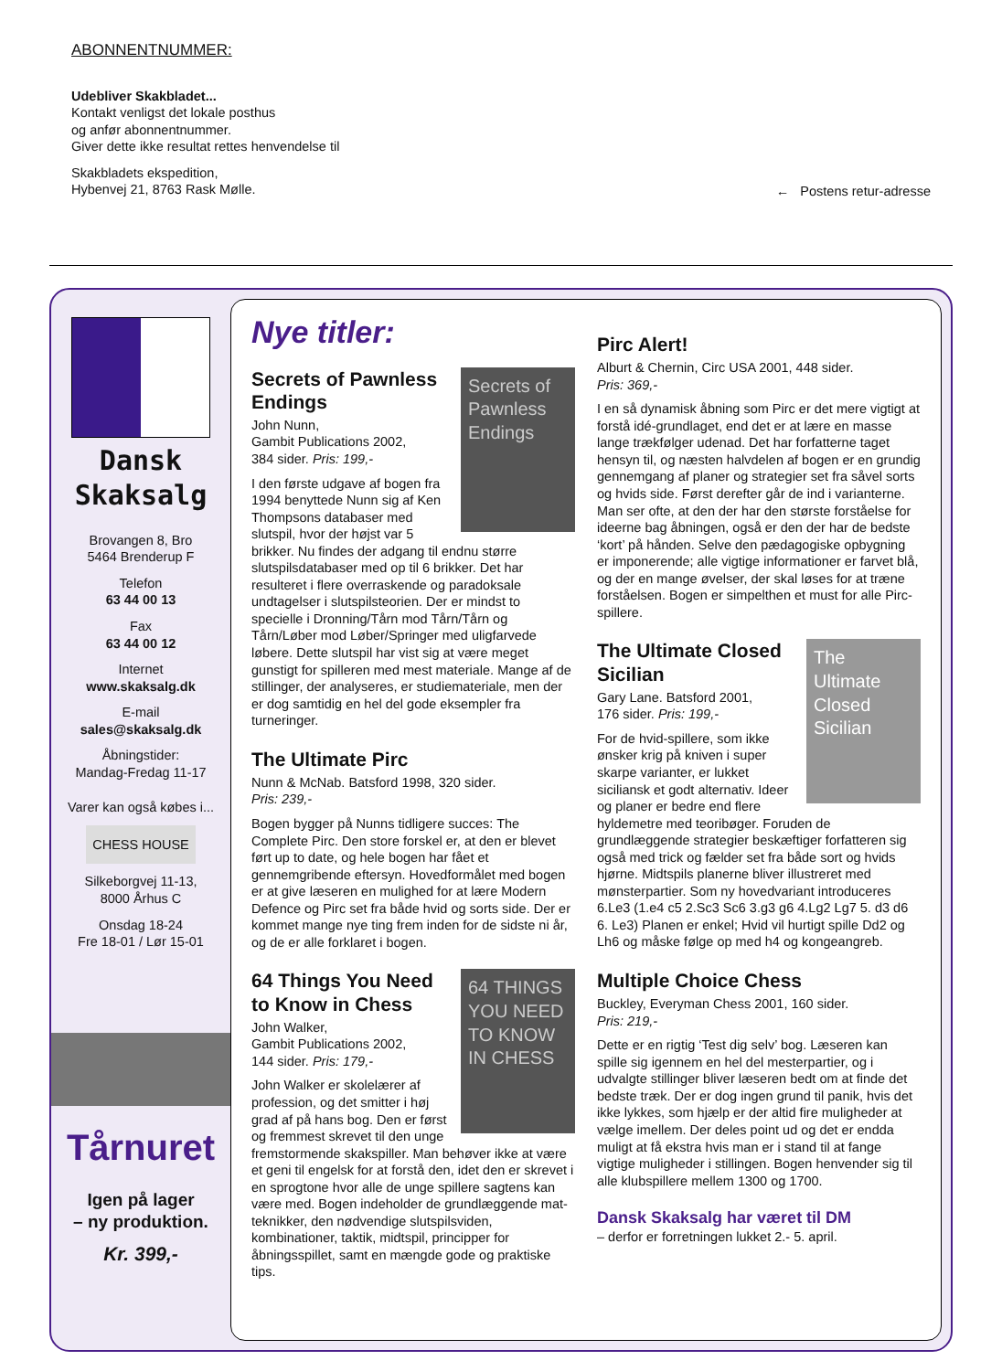ABONNENTNUMMER:
Udebliver Skakbladet...
Kontakt venligst det lokale posthus
og anfør abonnentnummer.
Giver dette ikke resultat rettes henvendelse til
Skakbladets ekspedition,
Hybenvej 21, 8763 Rask Mølle.
← Postens retur-adresse
Dansk Skaksalg
Brovangen 8, Bro
5464 Brenderup F
Telefon
63 44 00 13
Fax
63 44 00 12
Internet
www.skaksalg.dk
E-mail
sales@skaksalg.dk
Åbningstider:
Mandag-Fredag 11-17
Varer kan også købes i...
CHESS HOUSE
Silkeborgvej 11-13,
8000 Århus C
Onsdag 18-24
Fre 18-01 / Lør 15-01
Tårnuret
Igen på lager
– ny produktion.
Kr. 399,-
Nye titler:
Secrets of Pawnless Endings
Secrets of Pawnless Endings
John Nunn,
Gambit Publications 2002,
384 sider. Pris: 199,-
I den første udgave af bogen fra 1994 benyttede Nunn sig af Ken Thompsons databaser med slutspil, hvor der højst var 5 brikker. Nu findes der adgang til endnu større slutspilsdatabaser med op til 6 brikker. Det har resulteret i flere overraskende og paradoksale undtagelser i slutspilsteorien. Der er mindst to specielle i Dronning/Tårn mod Tårn/Tårn og Tårn/Løber mod Løber/Springer med uligfarvede løbere. Dette slutspil har vist sig at være meget gunstigt for spilleren med mest materiale. Mange af de stillinger, der analyseres, er studiemateriale, men der er dog samtidig en hel del gode eksempler fra turneringer.
The Ultimate Pirc
Nunn & McNab. Batsford 1998, 320 sider.
Pris: 239,-
Bogen bygger på Nunns tidligere succes: The Complete Pirc. Den store forskel er, at den er blevet ført up to date, og hele bogen har fået et gennemgribende eftersyn. Hovedformålet med bogen er at give læseren en mulighed for at lære Modern Defence og Pirc set fra både hvid og sorts side. Der er kommet mange nye ting frem inden for de sidste ni år, og de er alle forklaret i bogen.
64 THINGS YOU NEED TO KNOW IN CHESS
64 Things You Need to Know in Chess
John Walker,
Gambit Publications 2002,
144 sider. Pris: 179,-
John Walker er skolelærer af profession, og det smitter i høj grad af på hans bog. Den er først og fremmest skrevet til den unge fremstormende skakspiller. Man behøver ikke at være et geni til engelsk for at forstå den, idet den er skrevet i en sprogtone hvor alle de unge spillere sagtens kan være med. Bogen indeholder de grundlæggende mat-teknikker, den nødvendige slutspilsviden, kombinationer, taktik, midtspil, principper for åbningsspillet, samt en mængde gode og praktiske tips.
Pirc Alert!
Alburt & Chernin, Circ USA 2001, 448 sider.
Pris: 369,-
I en så dynamisk åbning som Pirc er det mere vigtigt at forstå idé-grundlaget, end det er at lære en masse lange trækfølger udenad. Det har forfatterne taget hensyn til, og næsten halvdelen af bogen er en grundig gennemgang af planer og strategier set fra såvel sorts og hvids side. Først derefter går de ind i varianterne. Man ser ofte, at den der har den største forståelse for ideerne bag åbningen, også er den der har de bedste ‘kort’ på hånden. Selve den pædagogiske opbygning er imponerende; alle vigtige informationer er farvet blå, og der en mange øvelser, der skal løses for at træne forståelsen. Bogen er simpelthen et must for alle Pirc-spillere.
The Ultimate Closed Sicilian
The Ultimate Closed Sicilian
Gary Lane. Batsford 2001,
176 sider. Pris: 199,-
For de hvid-spillere, som ikke ønsker krig på kniven i super skarpe varianter, er lukket siciliansk et godt alternativ. Ideer og planer er bedre end flere hyldemetre med teoribøger. Foruden de grundlæggende strategier beskæftiger forfatteren sig også med trick og fælder set fra både sort og hvids hjørne. Midtspils planerne bliver illustreret med mønsterpartier. Som ny hovedvariant introduceres 6.Le3 (1.e4 c5 2.Sc3 Sc6 3.g3 g6 4.Lg2 Lg7 5. d3 d6 6. Le3) Planen er enkel; Hvid vil hurtigt spille Dd2 og Lh6 og måske følge op med h4 og kongeangreb.
Multiple Choice Chess
Buckley, Everyman Chess 2001, 160 sider.
Pris: 219,-
Dette er en rigtig ‘Test dig selv’ bog. Læseren kan spille sig igennem en hel del mesterpartier, og i udvalgte stillinger bliver læseren bedt om at finde det bedste træk. Der er dog ingen grund til panik, hvis det ikke lykkes, som hjælp er der altid fire muligheder at vælge imellem. Der deles point ud og det er endda muligt at få ekstra hvis man er i stand til at fange vigtige muligheder i stillingen. Bogen henvender sig til alle klubspillere mellem 1300 og 1700.
Dansk Skaksalg har været til DM
– derfor er forretningen lukket 2.- 5. april.